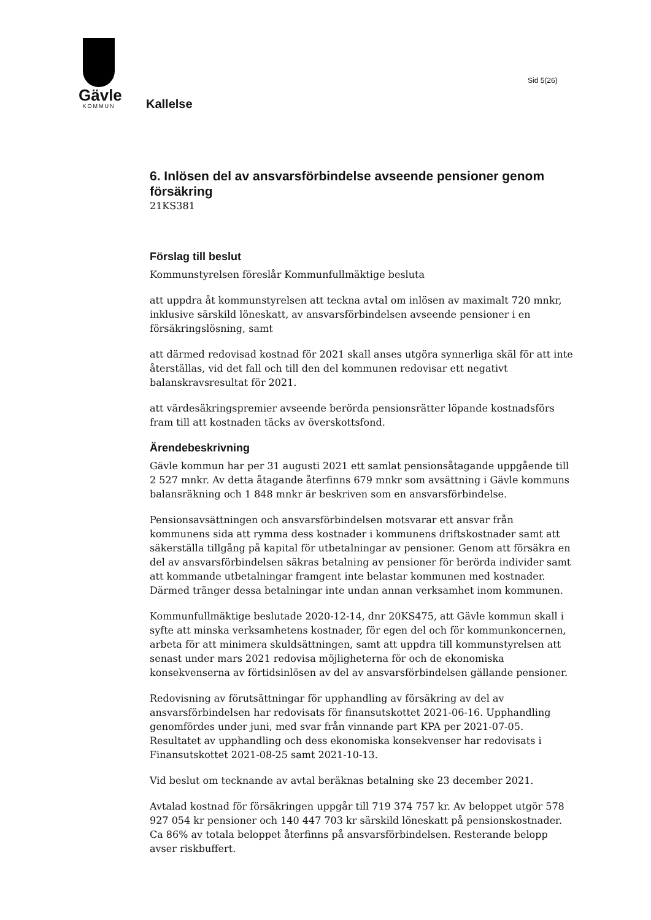Gävle
KOMMUN
Sid 5(26)
Kallelse
6. Inlösen del av ansvarsförbindelse avseende pensioner genom försäkring
21KS381
Förslag till beslut
Kommunstyrelsen föreslår Kommunfullmäktige besluta
att uppdra åt kommunstyrelsen att teckna avtal om inlösen av maximalt 720 mnkr, inklusive särskild löneskatt, av ansvarsförbindelsen avseende pensioner i en försäkringslösning, samt
att därmed redovisad kostnad för 2021 skall anses utgöra synnerliga skäl för att inte återställas, vid det fall och till den del kommunen redovisar ett negativt balanskravsresultat för 2021.
att värdesäkringspremier avseende berörda pensionsrätter löpande kostnadsförs fram till att kostnaden täcks av överskottsfond.
Ärendebeskrivning
Gävle kommun har per 31 augusti 2021 ett samlat pensionsåtagande uppgående till 2 527 mnkr. Av detta åtagande återfinns 679 mnkr som avsättning i Gävle kommuns balansräkning och 1 848 mnkr är beskriven som en ansvarsförbindelse.
Pensionsavsättningen och ansvarsförbindelsen motsvarar ett ansvar från kommunens sida att rymma dess kostnader i kommunens driftskostnader samt att säkerställa tillgång på kapital för utbetalningar av pensioner. Genom att försäkra en del av ansvarsförbindelsen säkras betalning av pensioner för berörda individer samt att kommande utbetalningar framgent inte belastar kommunen med kostnader. Därmed tränger dessa betalningar inte undan annan verksamhet inom kommunen.
Kommunfullmäktige beslutade 2020-12-14, dnr 20KS475, att Gävle kommun skall i syfte att minska verksamhetens kostnader, för egen del och för kommunkoncernen, arbeta för att minimera skuldsättningen, samt att uppdra till kommunstyrelsen att senast under mars 2021 redovisa möjligheterna för och de ekonomiska konsekvenserna av förtidsinlösen av del av ansvarsförbindelsen gällande pensioner.
Redovisning av förutsättningar för upphandling av försäkring av del av ansvarsförbindelsen har redovisats för finansutskottet 2021-06-16. Upphandling genomfördes under juni, med svar från vinnande part KPA per 2021-07-05. Resultatet av upphandling och dess ekonomiska konsekvenser har redovisats i Finansutskottet 2021-08-25 samt 2021-10-13.
Vid beslut om tecknande av avtal beräknas betalning ske 23 december 2021.
Avtalad kostnad för försäkringen uppgår till 719 374 757 kr. Av beloppet utgör 578 927 054 kr pensioner och 140 447 703 kr särskild löneskatt på pensionskostnader. Ca 86% av totala beloppet återfinns på ansvarsförbindelsen. Resterande belopp avser riskbuffert.